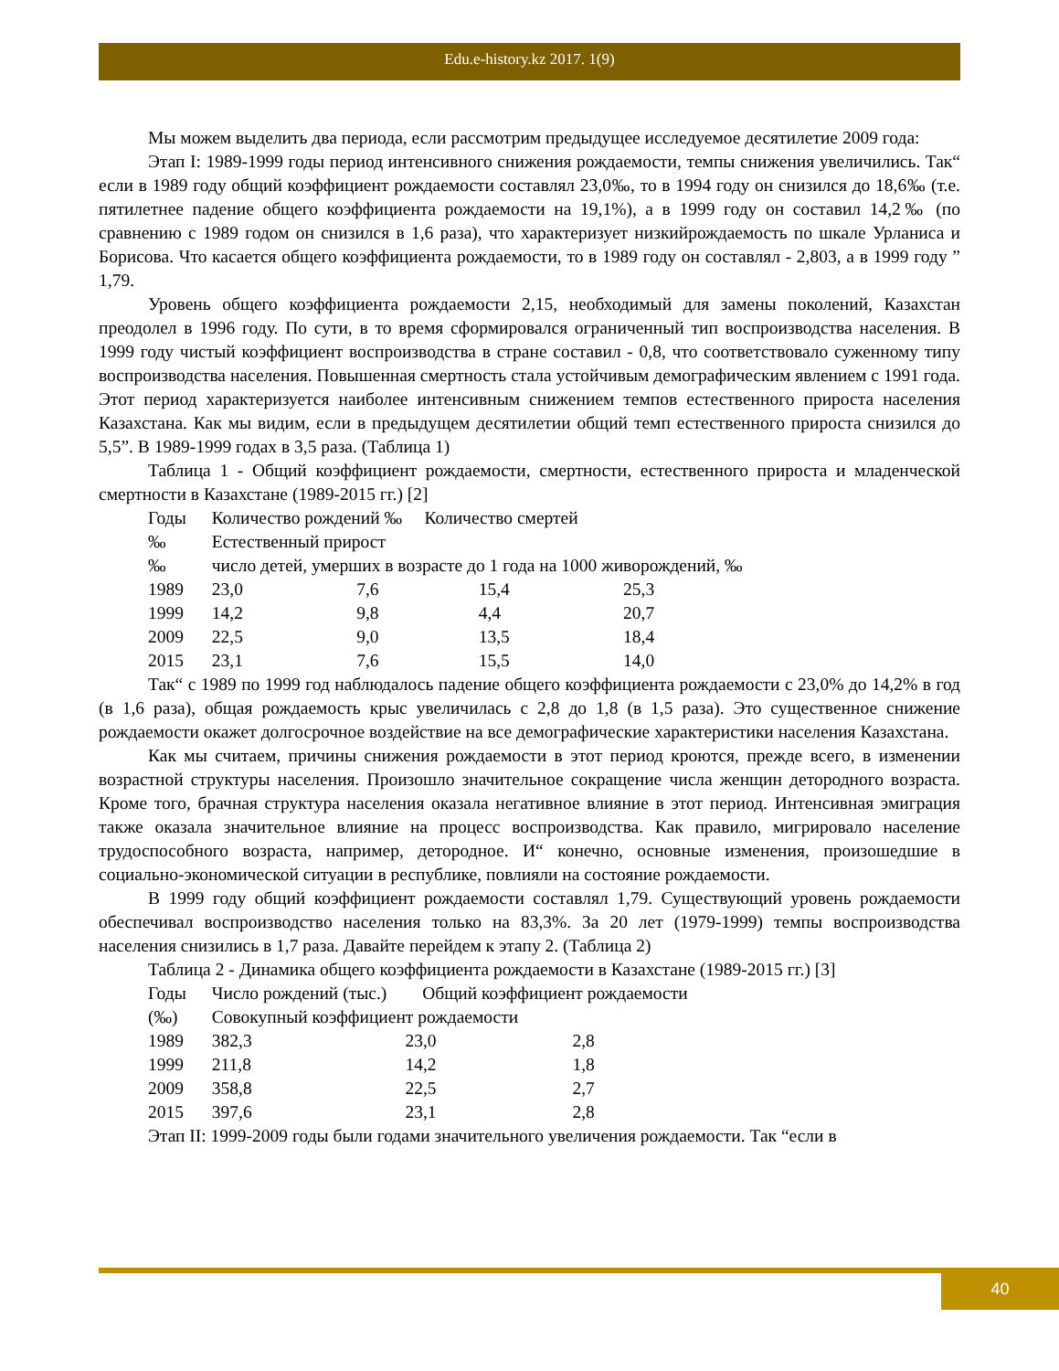Edu.e-history.kz 2017. 1(9)
Мы можем выделить два периода, если рассмотрим предыдущее исследуемое десятилетие 2009 года:
Этап I: 1989-1999 годы период интенсивного снижения рождаемости, темпы снижения увеличились. Так“ если в 1989 году общий коэффициент рождаемости составлял 23,0‰, то в 1994 году он снизился до 18,6‰ (т.е. пятилетнее падение общего коэффициента рождаемости на 19,1%), а в 1999 году он составил 14,2‰ (по сравнению с 1989 годом он снизился в 1,6 раза), что характеризует низкийрождаемость по шкале Урланиса и Борисова. Что касается общего коэффициента рождаемости, то в 1989 году он составлял - 2,803, а в 1999 году ” 1,79.
Уровень общего коэффициента рождаемости 2,15, необходимый для замены поколений, Казахстан преодолел в 1996 году. По сути, в то время сформировался ограниченный тип воспроизводства населения. В 1999 году чистый коэффициент воспроизводства в стране составил - 0,8, что соответствовало суженному типу воспроизводства населения. Повышенная смертность стала устойчивым демографическим явлением с 1991 года. Этот период характеризуется наиболее интенсивным снижением темпов естественного прироста населения Казахстана. Как мы видим, если в предыдущем десятилетии общий темп естественного прироста снизился до 5,5”. В 1989-1999 годах в 3,5 раза. (Таблица 1)
Таблица 1 - Общий коэффициент рождаемости, смертности, естественного прироста и младенческой смертности в Казахстане (1989-2015 гг.) [2]
| Годы | Количество рождений ‰ Количество смертей | | | |
| ‰ | Естественный прирост | | | |
| ‰ | число детей, умерших в возрасте до 1 года на 1000 живорождений, ‰ | | | |
| 1989 | 23,0 | 7,6 | 15,4 | 25,3 |
| 1999 | 14,2 | 9,8 | 4,4 | 20,7 |
| 2009 | 22,5 | 9,0 | 13,5 | 18,4 |
| 2015 | 23,1 | 7,6 | 15,5 | 14,0 |
Так“ с 1989 по 1999 год наблюдалось падение общего коэффициента рождаемости с 23,0% до 14,2% в год (в 1,6 раза), общая рождаемость крыс увеличилась с 2,8 до 1,8 (в 1,5 раза). Это существенное снижение рождаемости окажет долгосрочное воздействие на все демографические характеристики населения Казахстана.
Как мы считаем, причины снижения рождаемости в этот период кроются, прежде всего, в изменении возрастной структуры населения. Произошло значительное сокращение числа женщин детородного возраста. Кроме того, брачная структура населения оказала негативное влияние в этот период. Интенсивная эмиграция также оказала значительное влияние на процесс воспроизводства. Как правило, мигрировало население трудоспособного возраста, например, детородное. И“ конечно, основные изменения, произошедшие в социально-экономической ситуации в республике, повлияли на состояние рождаемости.
В 1999 году общий коэффициент рождаемости составлял 1,79. Существующий уровень рождаемости обеспечивал воспроизводство населения только на 83,3%. За 20 лет (1979-1999) темпы воспроизводства населения снизились в 1,7 раза. Давайте перейдем к этапу 2. (Таблица 2)
Таблица 2 - Динамика общего коэффициента рождаемости в Казахстане (1989-2015 гг.) [3]
| Годы | Число рождений (тыс.) Общий коэффициент рождаемости | | |
| (‰) | Совокупный коэффициент рождаемости | | |
| 1989 | 382,3 | 23,0 | 2,8 |
| 1999 | 211,8 | 14,2 | 1,8 |
| 2009 | 358,8 | 22,5 | 2,7 |
| 2015 | 397,6 | 23,1 | 2,8 |
Этап II: 1999-2009 годы были годами значительного увеличения рождаемости. Так “если в
40